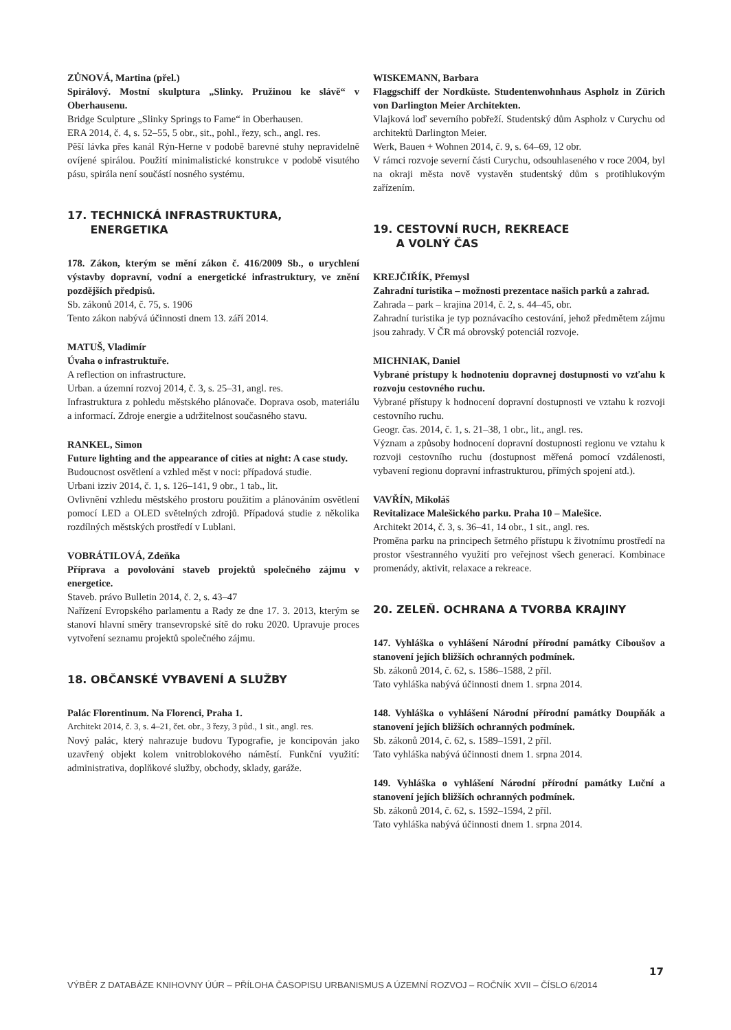ZŮNOVÁ, Martina (přel.)
Spirálový. Mostní skulptura „Slinky. Pružinou ke slávě“ v Oberhausenu.
Bridge Sculpture „Slinky Springs to Fame“ in Oberhausen.
ERA 2014, č. 4, s. 52–55, 5 obr., sit., pohl., řezy, sch., angl. res.
Pěší lávka přes kanál Rýn-Herne v podobě barevné stuhy nepravidelně ovíjené spirálou. Použití minimalistické konstrukce v podobě visutého pásu, spirála není součástí nosného systému.
17. TECHNICKÁ INFRASTRUKTURA,
ENERGETIKA
178. Zákon, kterým se mění zákon č. 416/2009 Sb., o urychlení výstavby dopravní, vodní a energetické infrastruktury, ve znění pozdějších předpisů.
Sb. zákonů 2014, č. 75, s. 1906
Tento zákon nabývá účinnosti dnem 13. září 2014.
MATUŠ, Vladimír
Úvaha o infrastruktuře.
A reflection on infrastructure.
Urban. a územní rozvoj 2014, č. 3, s. 25–31, angl. res.
Infrastruktura z pohledu městského plánovače. Doprava osob, materiálu a informací. Zdroje energie a udržitelnost současného stavu.
RANKEL, Simon
Future lighting and the appearance of cities at night: A case study.
Budoucnost osvětlení a vzhled měst v noci: případová studie.
Urbani izziv 2014, č. 1, s. 126–141, 9 obr., 1 tab., lit.
Ovlivnění vzhledu městského prostoru použitím a plánováním osvětlení pomocí LED a OLED světelných zdrojů. Případová studie z několika rozdílných městských prostředí v Lublani.
VOBRÁTILOVÁ, Zdeňka
Příprava a povolování staveb projektů společného zájmu v energetice.
Staveb. právo Bulletin 2014, č. 2, s. 43–47
Nařízení Evropského parlamentu a Rady ze dne 17. 3. 2013, kterým se stanoví hlavní směry transevropské sítě do roku 2020. Upravuje proces vytvoření seznamu projektů společného zájmu.
18. OBČANSKÉ VYBAVENÍ A SLUŽBY
Palác Florentinum. Na Florenci, Praha 1.
Architekt 2014, č. 3, s. 4–21, čet. obr., 3 řezy, 3 půd., 1 sit., angl. res.
Nový palác, který nahrazuje budovu Typografie, je koncipován jako uzavřený objekt kolem vnitroblokového náměstí. Funkční využití: administrativa, doplňkové služby, obchody, sklady, garáže.
WISKEMANN, Barbara
Flaggschiff der Nordküste. Studentenwohnhaus Aspholz in Zürich von Darlington Meier Architekten.
Vlajková loď severního pobřeží. Studentský dům Aspholz v Curychu od architektů Darlington Meier.
Werk, Bauen + Wohnen 2014, č. 9, s. 64–69, 12 obr.
V rámci rozvoje severní části Curychu, odsouhlaseného v roce 2004, byl na okraji města nově vystavěn studentský dům s protihlukovým zařízením.
19. CESTOVNÍ RUCH, REKREACE
A VOLNÝ ČAS
KREJČIŘÍK, Přemysl
Zahradní turistika – možnosti prezentace našich parků a zahrad.
Zahrada – park – krajina 2014, č. 2, s. 44–45, obr.
Zahradní turistika je typ poznávacího cestování, jehož předmětem zájmu jsou zahrady. V ČR má obrovský potenciál rozvoje.
MICHNIAK, Daniel
Vybrané prístupy k hodnoteniu dopravnej dostupnosti vo vzťahu k rozvoju cestovného ruchu.
Vybrané přístupy k hodnocení dopravní dostupnosti ve vztahu k rozvoji cestovního ruchu.
Geogr. čas. 2014, č. 1, s. 21–38, 1 obr., lit., angl. res.
Význam a způsoby hodnocení dopravní dostupnosti regionu ve vztahu k rozvoji cestovního ruchu (dostupnost měřená pomocí vzdálenosti, vybavení regionu dopravní infrastrukturou, přímých spojení atd.).
VAVŘÍN, Mikoláš
Revitalizace Malešického parku. Praha 10 – Malešice.
Architekt 2014, č. 3, s. 36–41, 14 obr., 1 sit., angl. res.
Proměna parku na principech šetrného přístupu k životnímu prostředí na prostor všestranného využití pro veřejnost všech generací. Kombinace promenády, aktivit, relaxace a rekreace.
20. ZELEŇ. OCHRANA A TVORBA KRAJINY
147. Vyhláška o vyhlášení Národní přírodní památky Ciboušov a stanovení jejích bližších ochranných podmínek.
Sb. zákonů 2014, č. 62, s. 1586–1588, 2 příl.
Tato vyhláška nabývá účinnosti dnem 1. srpna 2014.
148. Vyhláška o vyhlášení Národní přírodní památky Doupňák a stanovení jejích bližších ochranných podmínek.
Sb. zákonů 2014, č. 62, s. 1589–1591, 2 příl.
Tato vyhláška nabývá účinnosti dnem 1. srpna 2014.
149. Vyhláška o vyhlášení Národní přírodní památky Luční a stanovení jejích bližších ochranných podmínek.
Sb. zákonů 2014, č. 62, s. 1592–1594, 2 příl.
Tato vyhláška nabývá účinnosti dnem 1. srpna 2014.
17
VÝBĚR Z DATABÁZE KNIHOVNY ÚÚR – PŘÍLOHA ČASOPISU URBANISMUS A ÚZEMNÍ ROZVOJ – ROČNÍK XVII – ČÍSLO 6/2014